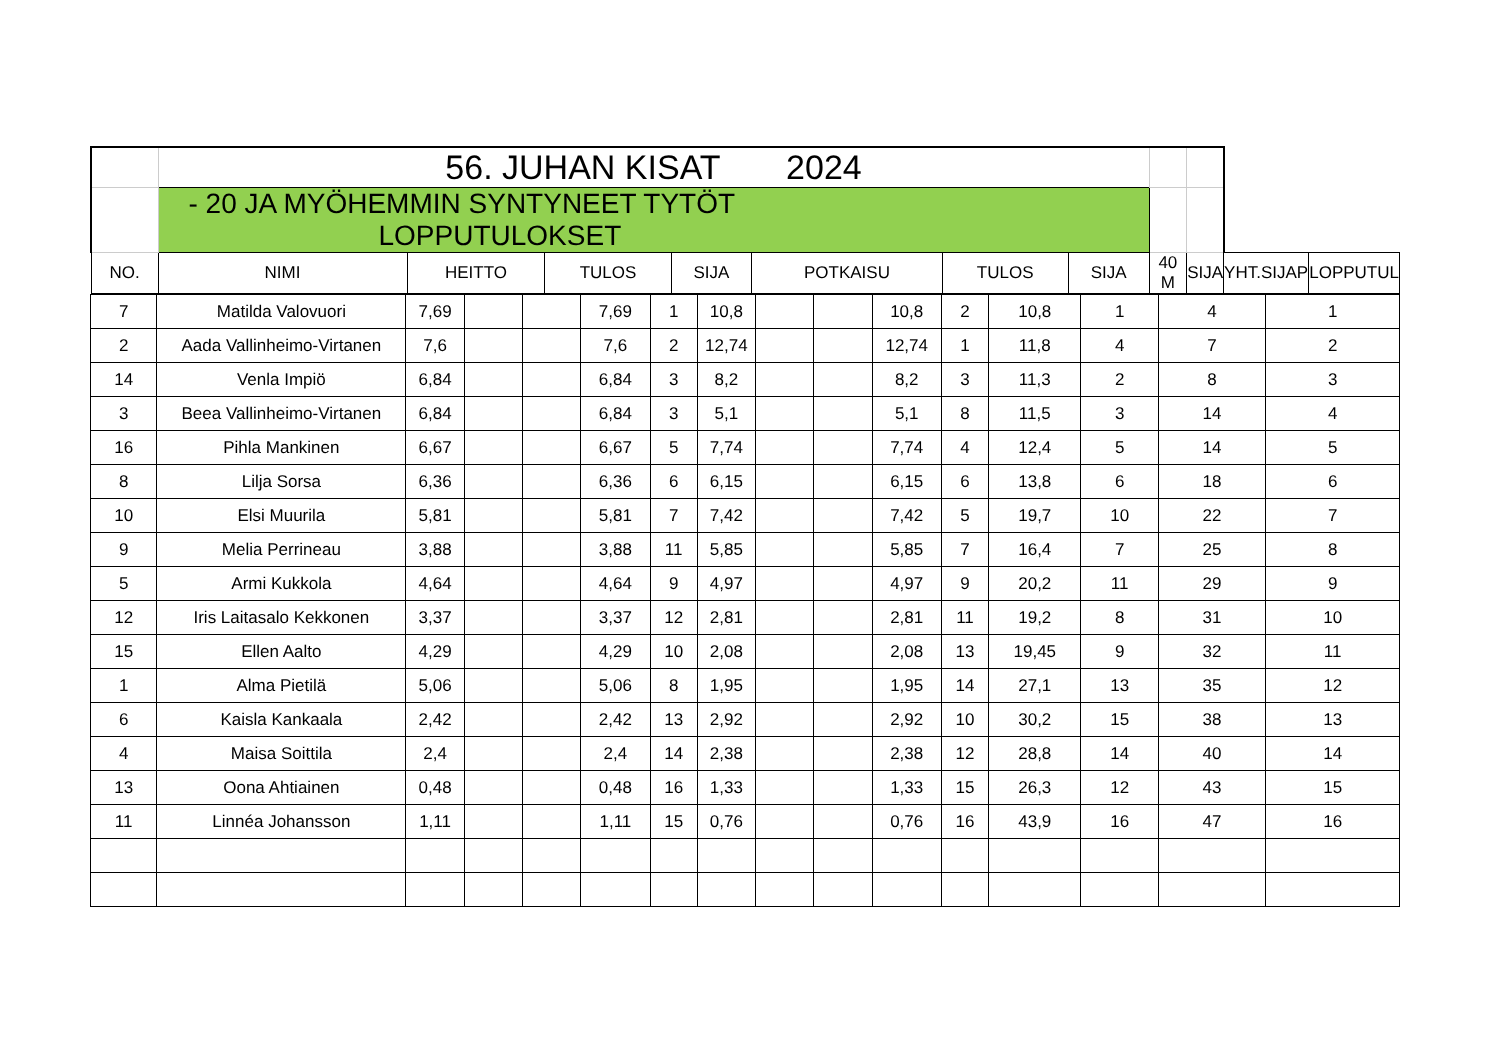| | 56. JUHAN KISAT 2024 | | | | | | | | | | |
| | - 20 JA MYÖHEMMIN SYNTYNEET TYTÖT LOPPUTULOKSET | | | | | | | | | | |
| NO. | NIMI | HEITTO | TULOS | SIJA | POTKAISU | TULOS | SIJA | 40 M | SIJA | YHT.SIJAP | LOPPUTUL |
| 7 | Matilda Valovuori | 7,69 | | | 7,69 | 1 | 10,8 | | | 10,8 | 2 | 10,8 | 1 | 4 | 1 |
| 2 | Aada Vallinheimo-Virtanen | 7,6 | | | 7,6 | 2 | 12,74 | | | 12,74 | 1 | 11,8 | 4 | 7 | 2 |
| 14 | Venla Impiö | 6,84 | | | 6,84 | 3 | 8,2 | | | 8,2 | 3 | 11,3 | 2 | 8 | 3 |
| 3 | Beea Vallinheimo-Virtanen | 6,84 | | | 6,84 | 3 | 5,1 | | | 5,1 | 8 | 11,5 | 3 | 14 | 4 |
| 16 | Pihla Mankinen | 6,67 | | | 6,67 | 5 | 7,74 | | | 7,74 | 4 | 12,4 | 5 | 14 | 5 |
| 8 | Lilja Sorsa | 6,36 | | | 6,36 | 6 | 6,15 | | | 6,15 | 6 | 13,8 | 6 | 18 | 6 |
| 10 | Elsi Muurila | 5,81 | | | 5,81 | 7 | 7,42 | | | 7,42 | 5 | 19,7 | 10 | 22 | 7 |
| 9 | Melia Perrineau | 3,88 | | | 3,88 | 11 | 5,85 | | | 5,85 | 7 | 16,4 | 7 | 25 | 8 |
| 5 | Armi Kukkola | 4,64 | | | 4,64 | 9 | 4,97 | | | 4,97 | 9 | 20,2 | 11 | 29 | 9 |
| 12 | Iris Laitasalo Kekkonen | 3,37 | | | 3,37 | 12 | 2,81 | | | 2,81 | 11 | 19,2 | 8 | 31 | 10 |
| 15 | Ellen Aalto | 4,29 | | | 4,29 | 10 | 2,08 | | | 2,08 | 13 | 19,45 | 9 | 32 | 11 |
| 1 | Alma Pietilä | 5,06 | | | 5,06 | 8 | 1,95 | | | 1,95 | 14 | 27,1 | 13 | 35 | 12 |
| 6 | Kaisla Kankaala | 2,42 | | | 2,42 | 13 | 2,92 | | | 2,92 | 10 | 30,2 | 15 | 38 | 13 |
| 4 | Maisa Soittila | 2,4 | | | 2,4 | 14 | 2,38 | | | 2,38 | 12 | 28,8 | 14 | 40 | 14 |
| 13 | Oona Ahtiainen | 0,48 | | | 0,48 | 16 | 1,33 | | | 1,33 | 15 | 26,3 | 12 | 43 | 15 |
| 11 | Linnéa Johansson | 1,11 | | | 1,11 | 15 | 0,76 | | | 0,76 | 16 | 43,9 | 16 | 47 | 16 |